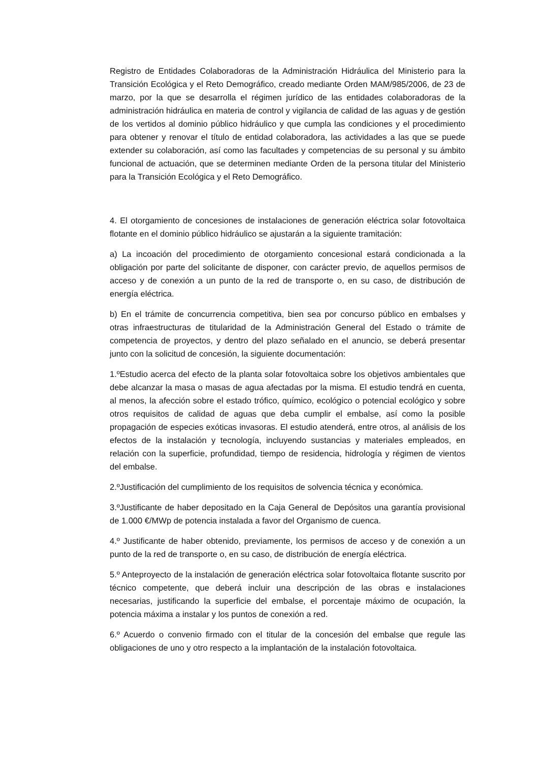Registro de Entidades Colaboradoras de la Administración Hidráulica del Ministerio para la Transición Ecológica y el Reto Demográfico, creado mediante Orden MAM/985/2006, de 23 de marzo, por la que se desarrolla el régimen jurídico de las entidades colaboradoras de la administración hidráulica en materia de control y vigilancia de calidad de las aguas y de gestión de los vertidos al dominio público hidráulico y que cumpla las condiciones y el procedimiento para obtener y renovar el título de entidad colaboradora, las actividades a las que se puede extender su colaboración, así como las facultades y competencias de su personal y su ámbito funcional de actuación, que se determinen mediante Orden de la persona titular del Ministerio para la Transición Ecológica y el Reto Demográfico.
4. El otorgamiento de concesiones de instalaciones de generación eléctrica solar fotovoltaica flotante en el dominio público hidráulico se ajustarán a la siguiente tramitación:
a) La incoación del procedimiento de otorgamiento concesional estará condicionada a la obligación por parte del solicitante de disponer, con carácter previo, de aquellos permisos de acceso y de conexión a un punto de la red de transporte o, en su caso, de distribución de energía eléctrica.
b) En el trámite de concurrencia competitiva, bien sea por concurso público en embalses y otras infraestructuras de titularidad de la Administración General del Estado o trámite de competencia de proyectos, y dentro del plazo señalado en el anuncio, se deberá presentar junto con la solicitud de concesión, la siguiente documentación:
1.ºEstudio acerca del efecto de la planta solar fotovoltaica sobre los objetivos ambientales que debe alcanzar la masa o masas de agua afectadas por la misma. El estudio tendrá en cuenta, al menos, la afección sobre el estado trófico, químico, ecológico o potencial ecológico y sobre otros requisitos de calidad de aguas que deba cumplir el embalse, así como la posible propagación de especies exóticas invasoras. El estudio atenderá, entre otros, al análisis de los efectos de la instalación y tecnología, incluyendo sustancias y materiales empleados, en relación con la superficie, profundidad, tiempo de residencia, hidrología y régimen de vientos del embalse.
2.ºJustificación del cumplimiento de los requisitos de solvencia técnica y económica.
3.ºJustificante de haber depositado en la Caja General de Depósitos una garantía provisional de 1.000 €/MWp de potencia instalada a favor del Organismo de cuenca.
4.º Justificante de haber obtenido, previamente, los permisos de acceso y de conexión a un punto de la red de transporte o, en su caso, de distribución de energía eléctrica.
5.º Anteproyecto de la instalación de generación eléctrica solar fotovoltaica flotante suscrito por técnico competente, que deberá incluir una descripción de las obras e instalaciones necesarias, justificando la superficie del embalse, el porcentaje máximo de ocupación, la potencia máxima a instalar y los puntos de conexión a red.
6.º Acuerdo o convenio firmado con el titular de la concesión del embalse que regule las obligaciones de uno y otro respecto a la implantación de la instalación fotovoltaica.